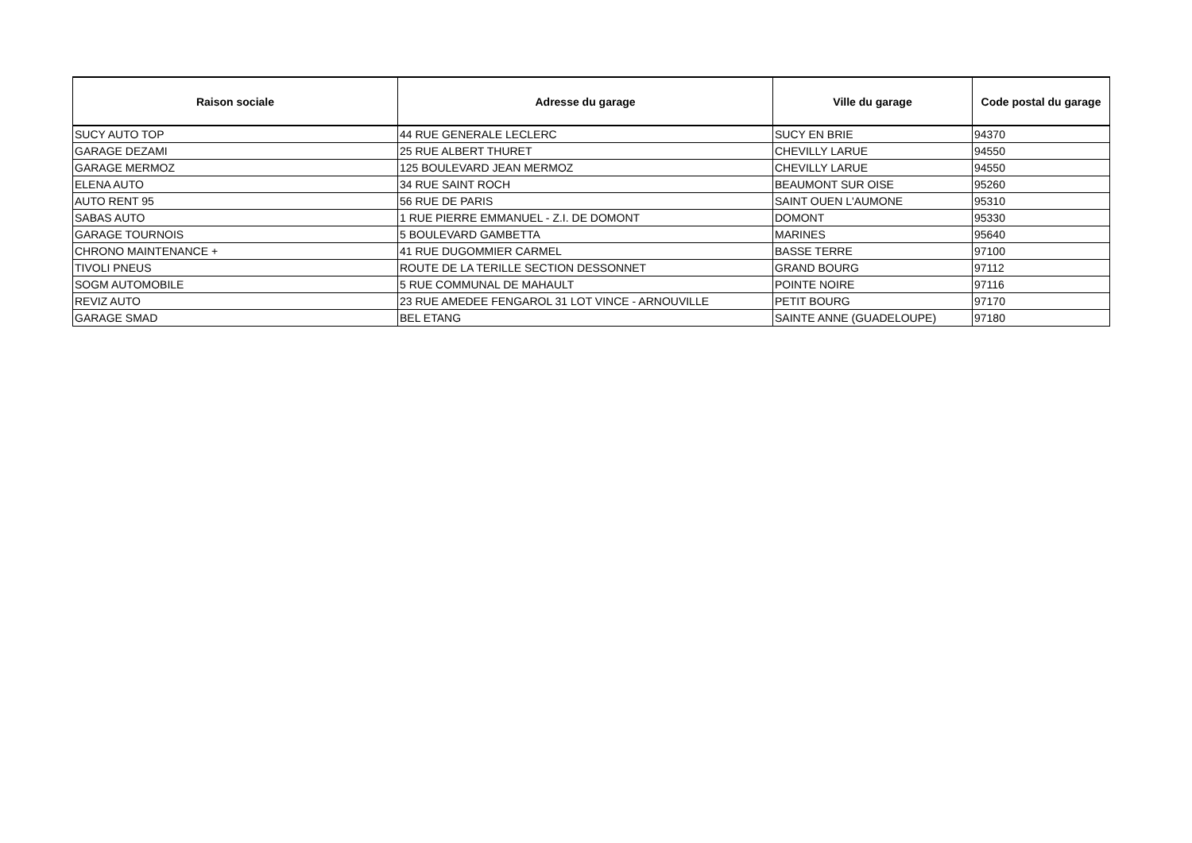| Raison sociale | Adresse du garage | Ville du garage | Code postal du garage |
| --- | --- | --- | --- |
| SUCY AUTO TOP | 44 RUE GENERALE LECLERC | SUCY EN BRIE | 94370 |
| GARAGE DEZAMI | 25 RUE ALBERT THURET | CHEVILLY LARUE | 94550 |
| GARAGE MERMOZ | 125 BOULEVARD JEAN MERMOZ | CHEVILLY LARUE | 94550 |
| ELENA AUTO | 34 RUE SAINT ROCH | BEAUMONT SUR OISE | 95260 |
| AUTO RENT 95 | 56 RUE DE PARIS | SAINT OUEN L'AUMONE | 95310 |
| SABAS AUTO | 1 RUE PIERRE EMMANUEL - Z.I. DE DOMONT | DOMONT | 95330 |
| GARAGE TOURNOIS | 5 BOULEVARD GAMBETTA | MARINES | 95640 |
| CHRONO MAINTENANCE + | 41 RUE DUGOMMIER CARMEL | BASSE TERRE | 97100 |
| TIVOLI PNEUS | ROUTE DE LA TERILLE SECTION DESSONNET | GRAND BOURG | 97112 |
| SOGM AUTOMOBILE | 5 RUE COMMUNAL DE MAHAULT | POINTE NOIRE | 97116 |
| REVIZ AUTO | 23 RUE AMEDEE FENGAROL 31 LOT VINCE - ARNOUVILLE | PETIT BOURG | 97170 |
| GARAGE SMAD | BEL ETANG | SAINTE ANNE (GUADELOUPE) | 97180 |